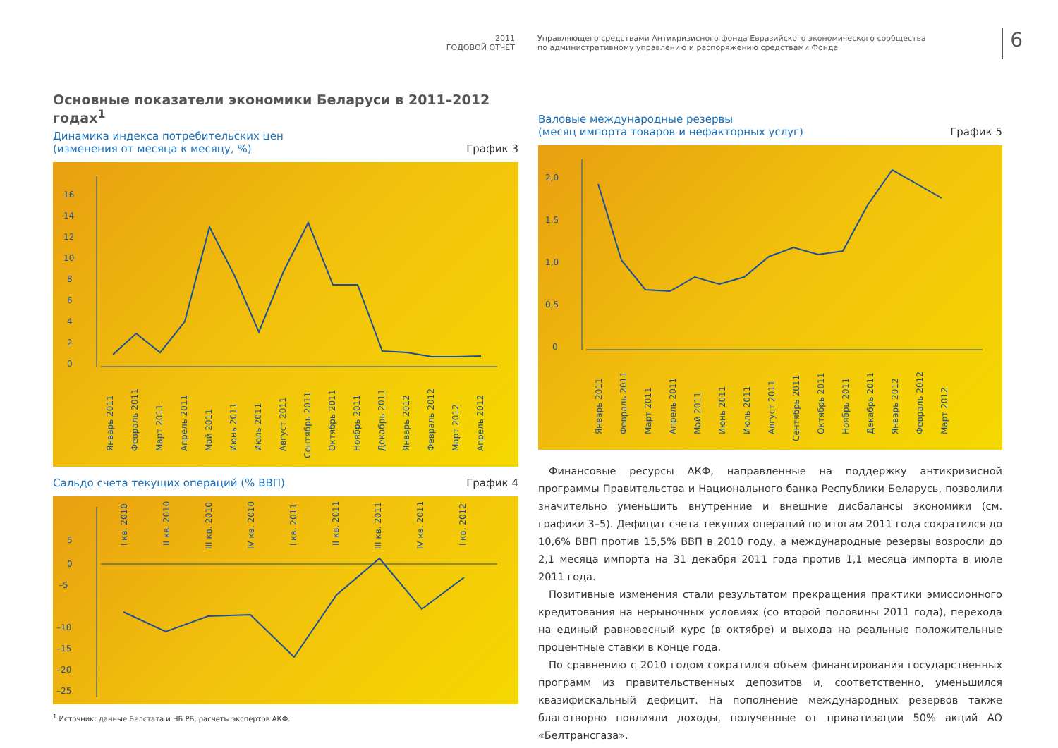2011
ГОДОВОЙ ОТЧЕТ
Управляющего средствами Антикризисного фонда Евразийского экономического сообщества
по административному управлению и распоряжению средствами Фонда
6
Основные показатели экономики Беларуси в 2011–2012 годах<sup>1</sup>
Динамика индекса потребительских цен
(изменения от месяца к месяцу, %) График 3
16
14
12
10
8
6
4
2
0
Январь 2011
Февраль 2011
Март 2011
Апрель 2011
Май 2011
Июнь 2011
Июль 2011
Август 2011
Сентябрь 2011
Октябрь 2011
Ноябрь 2011
Декабрь 2011
Январь 2012
Февраль 2012
Март 2012
Апрель 2012
Сальдо счета текущих операций (% ВВП) График 4
5
0
–5
–10
–15
–20
–25
I кв. 2010
II кв. 2010
III кв. 2010
IV кв. 2010
I кв. 2011
II кв. 2011
III кв. 2011
IV кв. 2011
I кв. 2012
<sup>1</sup> Источник: данные Белстата и НБ РБ, расчеты экспертов АКФ.
Валовые международные резервы
(месяц импорта товаров и нефакторных услуг) График 5
2,0
1,5
1,0
0,5
0
Январь 2011
Февраль 2011
Март 2011
Апрель 2011
Май 2011
Июнь 2011
Июль 2011
Август 2011
Сентябрь 2011
Октябрь 2011
Ноябрь 2011
Декабрь 2011
Январь 2012
Февраль 2012
Март 2012
Финансовые ресурсы АКФ, направленные на поддержку антикризисной программы Правительства и Национального банка Республики Беларусь, позволили значительно уменьшить внутренние и внешние дисбалансы экономики (см. графики 3–5). Дефицит счета текущих операций по итогам 2011 года сократился до 10,6% ВВП против 15,5% ВВП в 2010 году, а международные резервы возросли до 2,1 месяца импорта на 31 декабря 2011 года против 1,1 месяца импорта в июле 2011 года.
Позитивные изменения стали результатом прекращения практики эмиссионного кредитования на нерыночных условиях (со второй половины 2011 года), перехода на единый равновесный курс (в октябре) и выхода на реальные положительные процентные ставки в конце года.
По сравнению с 2010 годом сократился объем финансирования государственных программ из правительственных депозитов и, соответственно, уменьшился квазифискальный дефицит. На пополнение международных резервов также благотворно повлияли доходы, полученные от приватизации 50% акций АО «Белтрансгаза».